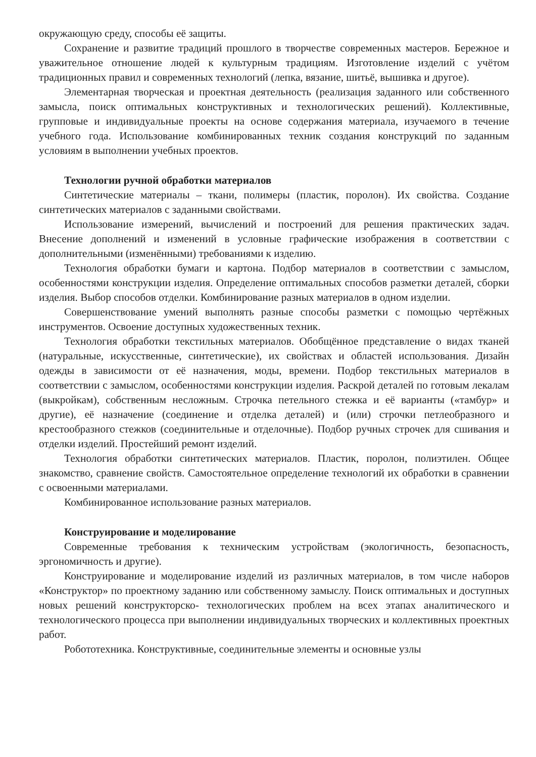окружающую среду, способы её защиты.
Сохранение и развитие традиций прошлого в творчестве современных мастеров. Бережное и уважительное отношение людей к культурным традициям. Изготовление изделий с учётом традиционных правил и современных технологий (лепка, вязание, шитьё, вышивка и другое).
Элементарная творческая и проектная деятельность (реализация заданного или собственного замысла, поиск оптимальных конструктивных и технологических решений). Коллективные, групповые и индивидуальные проекты на основе содержания материала, изучаемого в течение учебного года. Использование комбинированных техник создания конструкций по заданным условиям в выполнении учебных проектов.
Технологии ручной обработки материалов
Синтетические материалы – ткани, полимеры (пластик, поролон). Их свойства. Создание синтетических материалов с заданными свойствами.
Использование измерений, вычислений и построений для решения практических задач. Внесение дополнений и изменений в условные графические изображения в соответствии с дополнительными (изменёнными) требованиями к изделию.
Технология обработки бумаги и картона. Подбор материалов в соответствии с замыслом, особенностями конструкции изделия. Определение оптимальных способов разметки деталей, сборки изделия. Выбор способов отделки. Комбинирование разных материалов в одном изделии.
Совершенствование умений выполнять разные способы разметки с помощью чертёжных инструментов. Освоение доступных художественных техник.
Технология обработки текстильных материалов. Обобщённое представление о видах тканей (натуральные, искусственные, синтетические), их свойствах и областей использования. Дизайн одежды в зависимости от её назначения, моды, времени. Подбор текстильных материалов в соответствии с замыслом, особенностями конструкции изделия. Раскрой деталей по готовым лекалам (выкройкам), собственным несложным. Строчка петельного стежка и её варианты («тамбур» и другие), её назначение (соединение и отделка деталей) и (или) строчки петлеобразного и крестообразного стежков (соединительные и отделочные). Подбор ручных строчек для сшивания и отделки изделий. Простейший ремонт изделий.
Технология обработки синтетических материалов. Пластик, поролон, полиэтилен. Общее знакомство, сравнение свойств. Самостоятельное определение технологий их обработки в сравнении с освоенными материалами.
Комбинированное использование разных материалов.
Конструирование и моделирование
Современные требования к техническим устройствам (экологичность, безопасность, эргономичность и другие).
Конструирование и моделирование изделий из различных материалов, в том числе наборов «Конструктор» по проектному заданию или собственному замыслу. Поиск оптимальных и доступных новых решений конструкторско- технологических проблем на всех этапах аналитического и технологического процесса при выполнении индивидуальных творческих и коллективных проектных работ.
Робототехника. Конструктивные, соединительные элементы и основные узлы